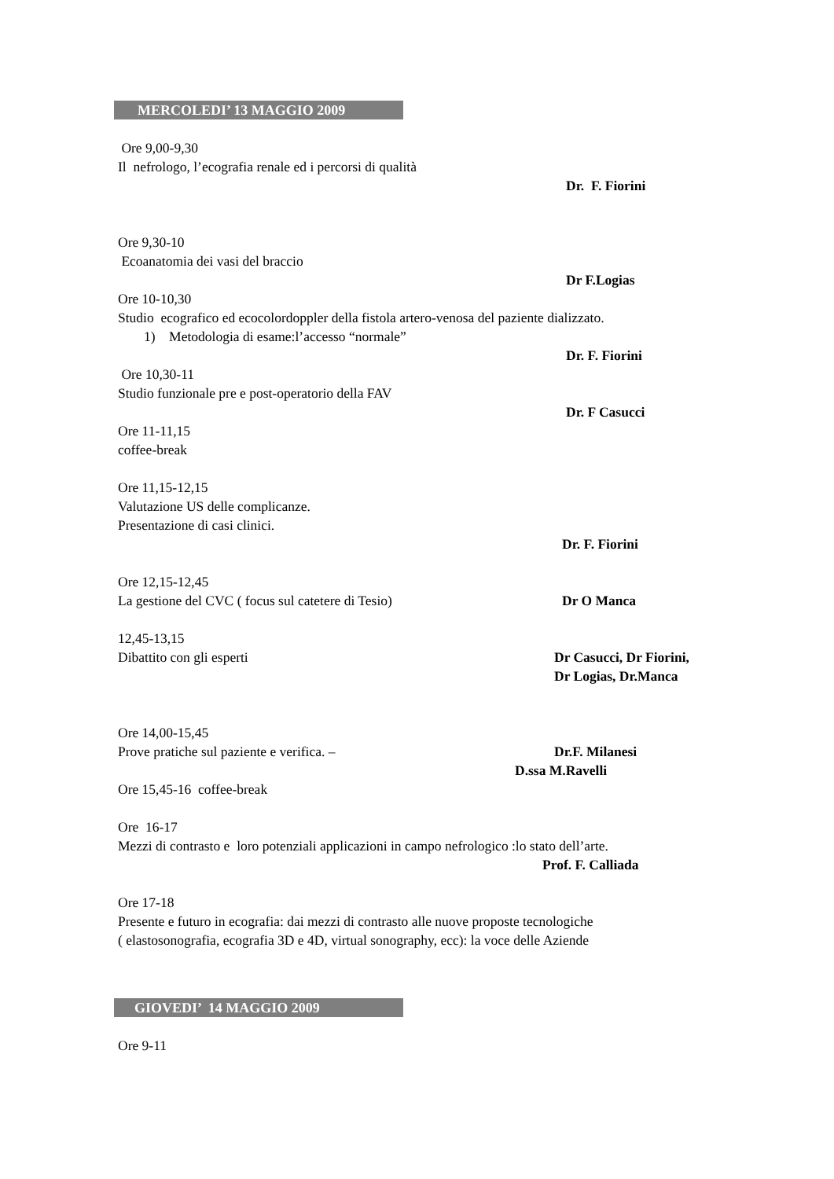MERCOLEDI’ 13 MAGGIO 2009
Ore 9,00-9,30
Il nefrologo, l’ecografia renale ed i percorsi di qualità
Dr. F. Fiorini
Ore 9,30-10
Ecoanatomia dei vasi del braccio
Dr F.Logias
Ore 10-10,30
Studio ecografico ed ecocolordoppler della fistola artero-venosa del paziente dializzato.
1) Metodologia di esame:l’accesso “normale”
Dr. F. Fiorini
Ore 10,30-11
Studio funzionale pre e post-operatorio della FAV
Dr. F Casucci
Ore 11-11,15
coffee-break
Ore 11,15-12,15
Valutazione US delle complicanze.
Presentazione di casi clinici.
Dr. F. Fiorini
Ore 12,15-12,45
La gestione del CVC ( focus sul catetere di Tesio) Dr O Manca
12,45-13,15
Dibattito con gli esperti Dr Casucci, Dr Fiorini,
Dr Logias, Dr.Manca
Ore 14,00-15,45
Prove pratiche sul paziente e verifica. – Dr.F. Milanesi
D.ssa M.Ravelli
Ore 15,45-16 coffee-break
Ore 16-17
Mezzi di contrasto e loro potenziali applicazioni in campo nefrologico :lo stato dell’arte.
Prof. F. Calliada
Ore 17-18
Presente e futuro in ecografia: dai mezzi di contrasto alle nuove proposte tecnologiche
( elastosonografia, ecografia 3D e 4D, virtual sonography, ecc): la voce delle Aziende
GIOVEDI’ 14 MAGGIO 2009
Ore 9-11